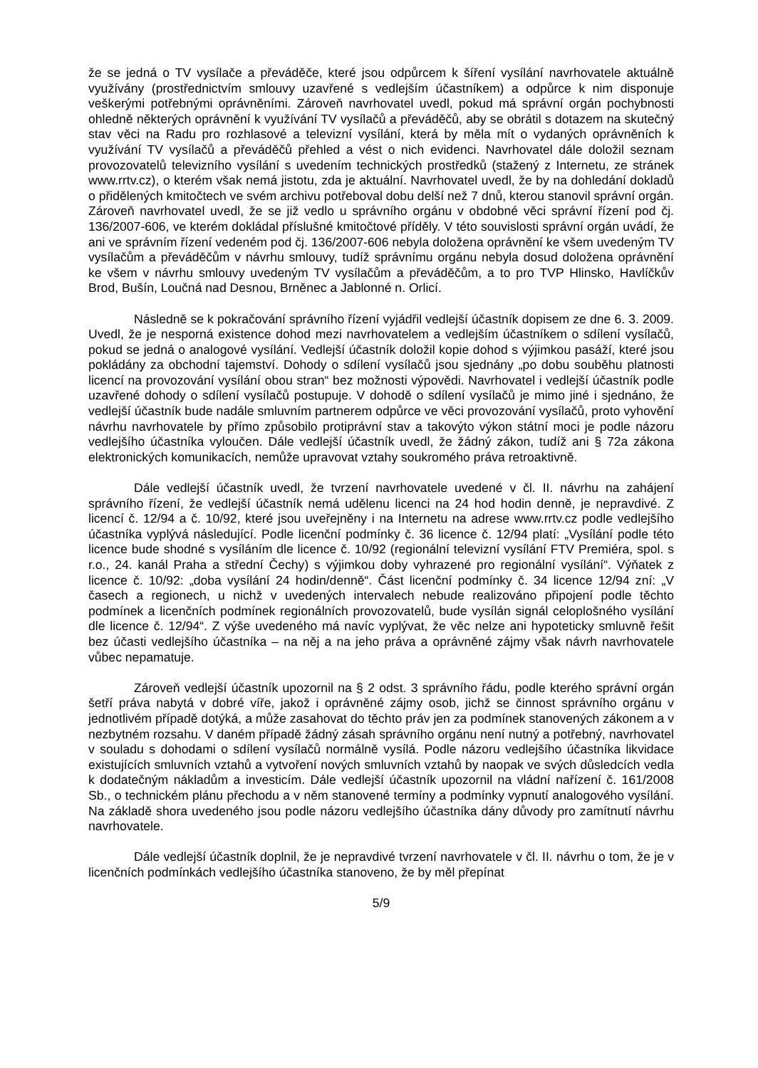že se jedná o TV vysílače a převáděče, které jsou odpůrcem k šíření vysílání navrhovatele aktuálně využívány (prostřednictvím smlouvy uzavřené s vedlejším účastníkem) a odpůrce k nim disponuje veškerými potřebnými oprávněními. Zároveň navrhovatel uvedl, pokud má správní orgán pochybnosti ohledně některých oprávnění k využívání TV vysílačů a převáděčů, aby se obrátil s dotazem na skutečný stav věci na Radu pro rozhlasové a televizní vysílání, která by měla mít o vydaných oprávněních k využívání TV vysílačů a převáděčů přehled a vést o nich evidenci. Navrhovatel dále doložil seznam provozovatelů televizního vysílání s uvedením technických prostředků (stažený z Internetu, ze stránek www.rrtv.cz), o kterém však nemá jistotu, zda je aktuální. Navrhovatel uvedl, že by na dohledání dokladů o přidělených kmitočtech ve svém archivu potřeboval dobu delší než 7 dnů, kterou stanovil správní orgán. Zároveň navrhovatel uvedl, že se již vedlo u správního orgánu v obdobné věci správní řízení pod čj. 136/2007-606, ve kterém dokládal příslušné kmitočtové příděly. V této souvislosti správní orgán uvádí, že ani ve správním řízení vedeném pod čj. 136/2007-606 nebyla doložena oprávnění ke všem uvedeným TV vysílačům a převáděčům v návrhu smlouvy, tudíž správnímu orgánu nebyla dosud doložena oprávnění ke všem v návrhu smlouvy uvedeným TV vysílačům a převáděčům, a to pro TVP Hlinsko, Havlíčkův Brod, Bušín, Loučná nad Desnou, Brněnec a Jablonné n. Orlicí.
Následně se k pokračování správního řízení vyjádřil vedlejší účastník dopisem ze dne 6. 3. 2009. Uvedl, že je nesporná existence dohod mezi navrhovatelem a vedlejším účastníkem o sdílení vysílačů, pokud se jedná o analogové vysílání. Vedlejší účastník doložil kopie dohod s výjimkou pasáží, které jsou pokládány za obchodní tajemství. Dohody o sdílení vysílačů jsou sjednány „po dobu souběhu platnosti licencí na provozování vysílání obou stran“ bez možnosti výpovědi. Navrhovatel i vedlejší účastník podle uzavřené dohody o sdílení vysílačů postupuje. V dohodě o sdílení vysílačů je mimo jiné i sjednáno, že vedlejší účastník bude nadále smluvním partnerem odpůrce ve věci provozování vysílačů, proto vyhovění návrhu navrhovatele by přímo způsobilo protiprávní stav a takovýto výkon státní moci je podle názoru vedlejšího účastníka vyloučen. Dále vedlejší účastník uvedl, že žádný zákon, tudíž ani § 72a zákona elektronických komunikacích, nemůže upravovat vztahy soukromého práva retroaktivně.
Dále vedlejší účastník uvedl, že tvrzení navrhovatele uvedené v čl. II. návrhu na zahájení správního řízení, že vedlejší účastník nemá udělenu licenci na 24 hod hodin denně, je nepravdivé. Z licencí č. 12/94 a č. 10/92, které jsou uveřejněny i na Internetu na adrese www.rrtv.cz podle vedlejšího účastníka vyplývá následující. Podle licenční podmínky č. 36 licence č. 12/94 platí: „Vysílání podle této licence bude shodné s vysíláním dle licence č. 10/92 (regionální televizní vysílání FTV Premiéra, spol. s r.o., 24. kanál Praha a střední Čechy) s výjimkou doby vyhrazené pro regionální vysílání“. Výňatek z licence č. 10/92: „doba vysílání 24 hodin/denně“. Část licenční podmínky č. 34 licence 12/94 zní: „V časech a regionech, u nichž v uvedených intervalech nebude realizováno připojení podle těchto podmínek a licenčních podmínek regionálních provozovatelů, bude vysílán signál celoplošného vysílání dle licence č. 12/94“. Z výše uvedeného má navíc vyplývat, že věc nelze ani hypoteticky smluvně řešit bez účasti vedlejšího účastníka – na něj a na jeho práva a oprávněné zájmy však návrh navrhovatele vůbec nepamatuje.
Zároveň vedlejší účastník upozornil na § 2 odst. 3 správního řádu, podle kterého správní orgán šetří práva nabytá v dobré víře, jakož i oprávněné zájmy osob, jichž se činnost správního orgánu v jednotlivém případě dotýká, a může zasahovat do těchto práv jen za podmínek stanovených zákonem a v nezbytném rozsahu. V daném případě žádný zásah správního orgánu není nutný a potřebný, navrhovatel v souladu s dohodami o sdílení vysílačů normálně vysílá. Podle názoru vedlejšího účastníka likvidace existujících smluvních vztahů a vytvoření nových smluvních vztahů by naopak ve svých důsledcích vedla k dodatečným nákladům a investicím. Dále vedlejší účastník upozornil na vládní nařízení č. 161/2008 Sb., o technickém plánu přechodu a v něm stanovené termíny a podmínky vypnutí analogového vysílání. Na základě shora uvedeného jsou podle názoru vedlejšího účastníka dány důvody pro zamítnutí návrhu navrhovatele.
Dále vedlejší účastník doplnil, že je nepravdivé tvrzení navrhovatele v čl. II. návrhu o tom, že je v licenčních podmínkách vedlejšího účastníka stanoveno, že by měl přepínat
5/9